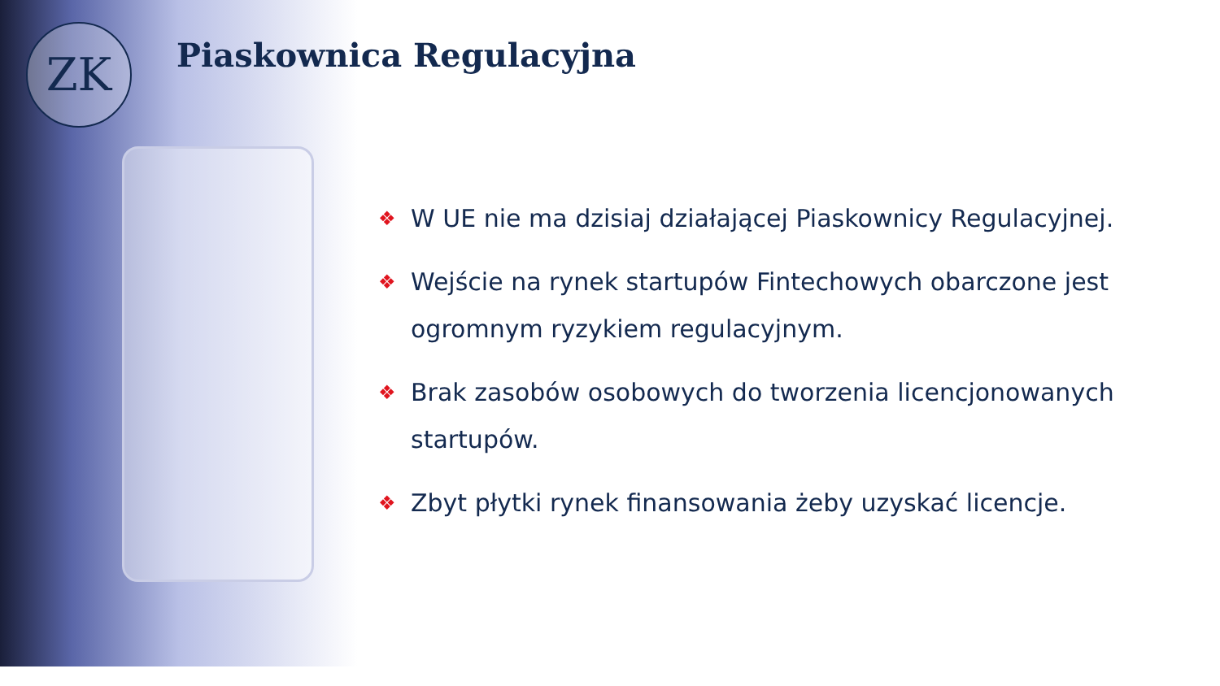ZK Piaskownica Regulacyjna
❖ W UE nie ma dzisiaj działającej Piaskownicy Regulacyjnej.
❖ Wejście na rynek startupów Fintechowych obarczone jest ogromnym ryzykiem regulacyjnym.
❖ Brak zasobów osobowych do tworzenia licencjonowanych startupów.
❖ Zbyt płytki rynek finansowania żeby uzyskać licencje.